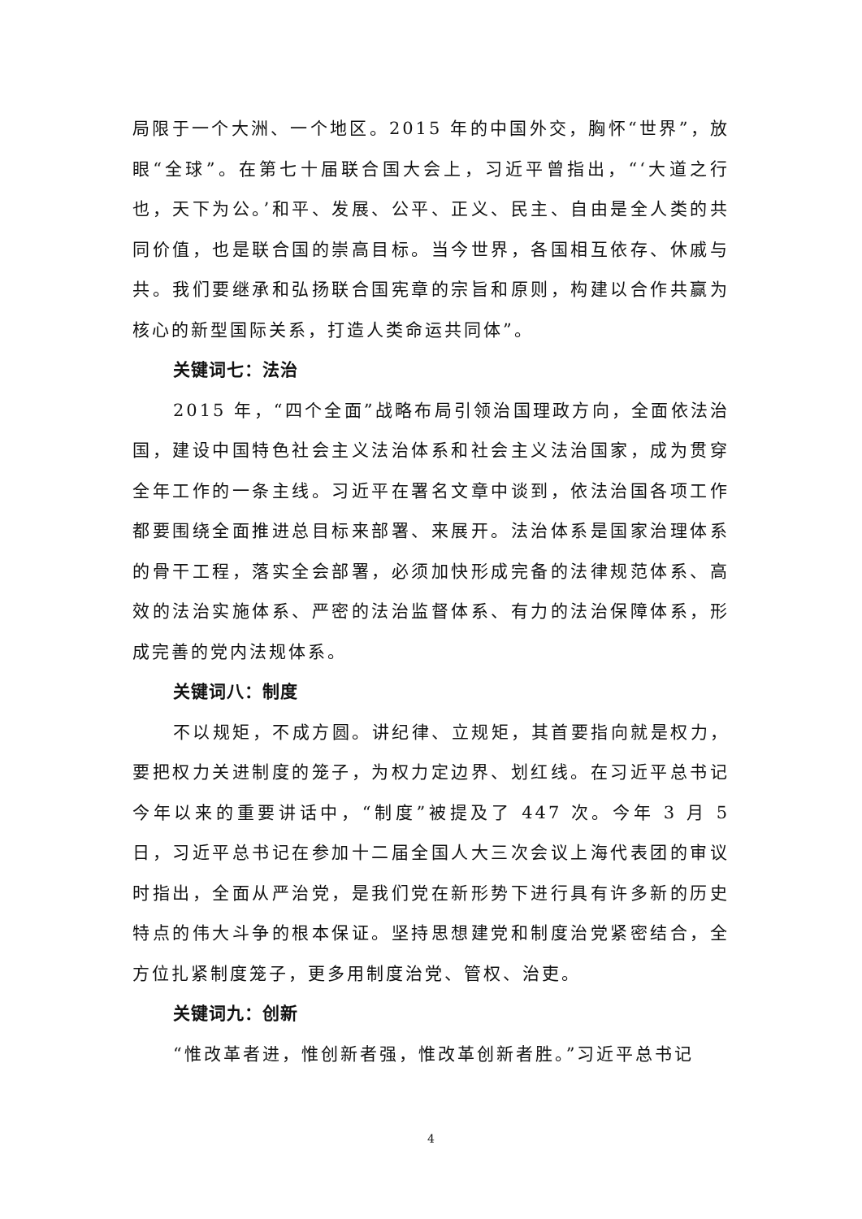局限于一个大洲、一个地区。2015 年的中国外交，胸怀“世界”，放眼“全球”。在第七十届联合国大会上，习近平曾指出，“‘大道之行也，天下为公。’和平、发展、公平、正义、民主、自由是全人类的共同价值，也是联合国的崇高目标。当今世界，各国相互依存、休戚与共。我们要继承和弘扬联合国宪章的宗旨和原则，构建以合作共赢为核心的新型国际关系，打造人类命运共同体”。
关键词七：法治
2015 年，“四个全面”战略布局引领治国理政方向，全面依法治国，建设中国特色社会主义法治体系和社会主义法治国家，成为贯穿全年工作的一条主线。习近平在署名文章中谈到，依法治国各项工作都要围绕全面推进总目标来部署、来展开。法治体系是国家治理体系的骨干工程，落实全会部署，必须加快形成完备的法律规范体系、高效的法治实施体系、严密的法治监督体系、有力的法治保障体系，形成完善的党内法规体系。
关键词八：制度
不以规矩，不成方圆。讲纪律、立规矩，其首要指向就是权力，要把权力关进制度的笼子，为权力定边界、划红线。在习近平总书记今年以来的重要讲话中，“制度”被提及了 447 次。今年 3 月 5 日，习近平总书记在参加十二届全国人大三次会议上海代表团的审议时指出，全面从严治党，是我们党在新形势下进行具有许多新的历史特点的伟大斗争的根本保证。坚持思想建党和制度治党紧密结合，全方位扎紧制度笼子，更多用制度治党、管权、治吏。
关键词九：创新
“惟改革者进，惟创新者强，惟改革创新者胜。”习近平总书记
4